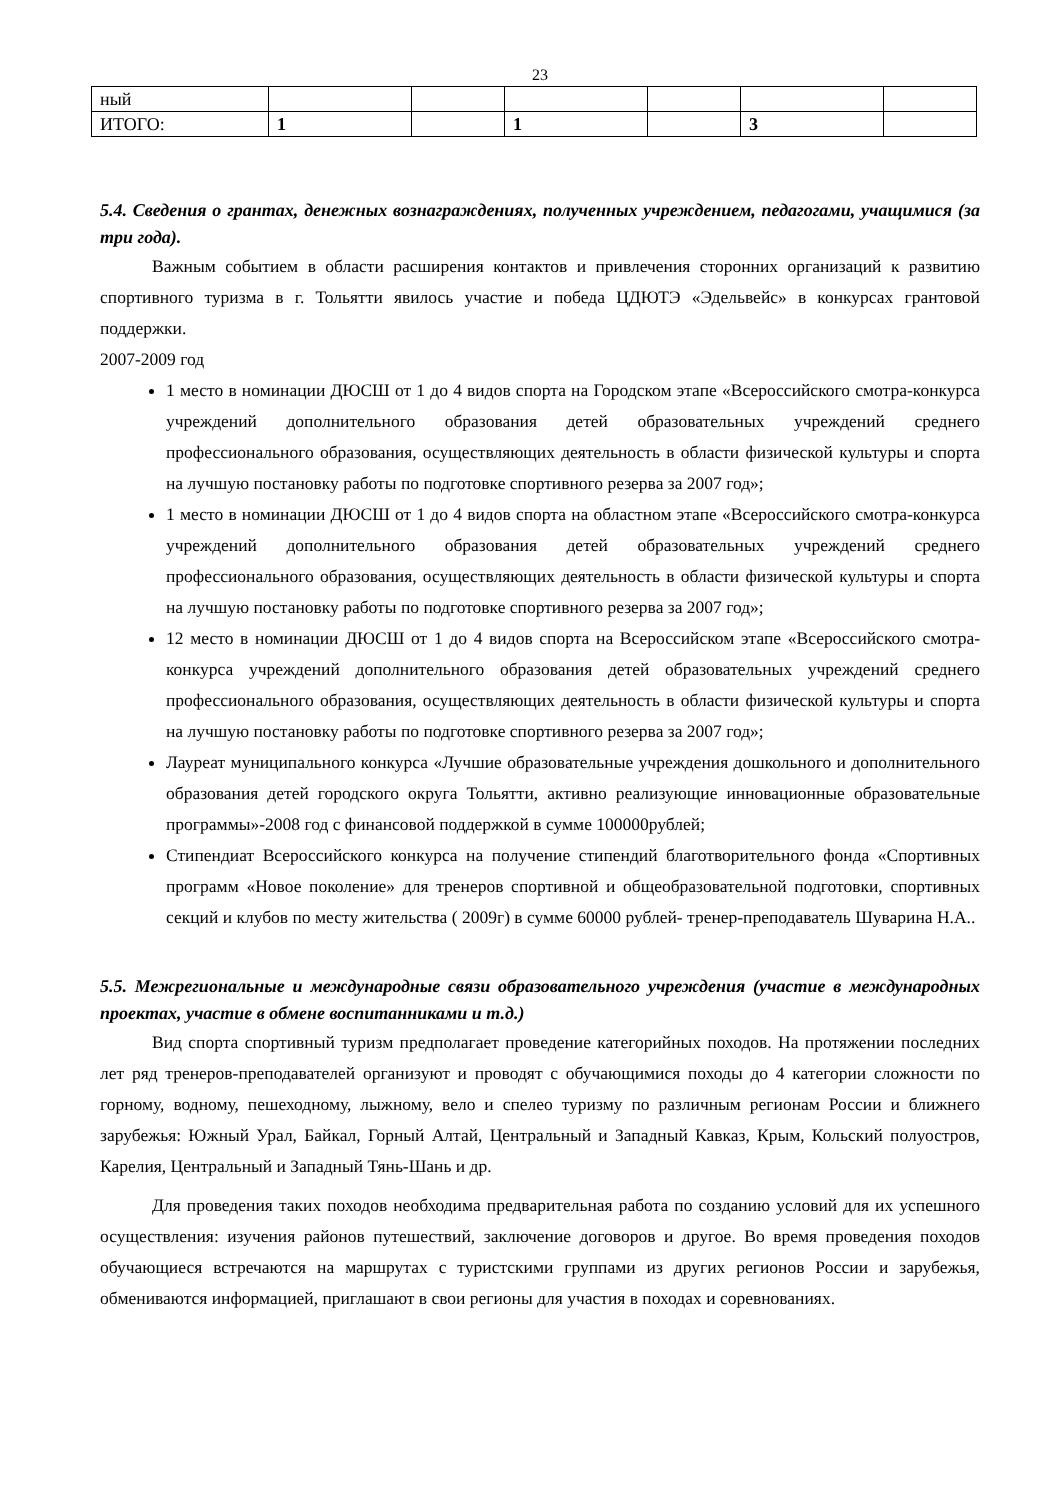23
| ный | | | | | | |
| ИТОГО: | 1 | | 1 | | 3 | |
5.4. Сведения о грантах, денежных вознаграждениях, полученных учреждением, педагогами, учащимися (за три года).
Важным событием в области расширения контактов и привлечения сторонних организаций к развитию спортивного туризма в г. Тольятти явилось участие и победа ЦДЮТЭ «Эдельвейс» в конкурсах грантовой поддержки.
2007-2009 год
1 место в номинации ДЮСШ от 1 до 4 видов спорта на Городском этапе «Всероссийского смотра-конкурса учреждений дополнительного образования детей образовательных учреждений среднего профессионального образования, осуществляющих деятельность в области физической культуры и спорта на лучшую постановку работы по подготовке спортивного резерва за 2007 год»;
1 место в номинации ДЮСШ от 1 до 4 видов спорта на областном этапе «Всероссийского смотра-конкурса учреждений дополнительного образования детей образовательных учреждений среднего профессионального образования, осуществляющих деятельность в области физической культуры и спорта на лучшую постановку работы по подготовке спортивного резерва за 2007 год»;
12 место в номинации ДЮСШ от 1 до 4 видов спорта на Всероссийском этапе «Всероссийского смотра-конкурса учреждений дополнительного образования детей образовательных учреждений среднего профессионального образования, осуществляющих деятельность в области физической культуры и спорта на лучшую постановку работы по подготовке спортивного резерва за 2007 год»;
Лауреат муниципального конкурса «Лучшие образовательные учреждения дошкольного и дополнительного образования детей городского округа Тольятти, активно реализующие инновационные образовательные программы»-2008 год с финансовой поддержкой в сумме 100000рублей;
Стипендиат Всероссийского конкурса на получение стипендий благотворительного фонда «Спортивных программ «Новое поколение» для тренеров спортивной и общеобразовательной подготовки, спортивных секций и клубов по месту жительства ( 2009г) в сумме 60000 рублей- тренер-преподаватель Шуварина Н.А..
5.5. Межрегиональные и международные связи образовательного учреждения (участие в международных проектах, участие в обмене воспитанниками и т.д.)
Вид спорта спортивный туризм предполагает проведение категорийных походов. На протяжении последних лет ряд тренеров-преподавателей организуют и проводят с обучающимися походы до 4 категории сложности по горному, водному, пешеходному, лыжному, вело и спелео туризму по различным регионам России и ближнего зарубежья: Южный Урал, Байкал, Горный Алтай, Центральный и Западный Кавказ, Крым, Кольский полуостров, Карелия, Центральный и Западный Тянь-Шань и др.
Для проведения таких походов необходима предварительная работа по созданию условий для их успешного осуществления: изучения районов путешествий, заключение договоров и другое. Во время проведения походов обучающиеся встречаются на маршрутах с туристскими группами из других регионов России и зарубежья, обмениваются информацией, приглашают в свои регионы для участия в походах и соревнованиях.